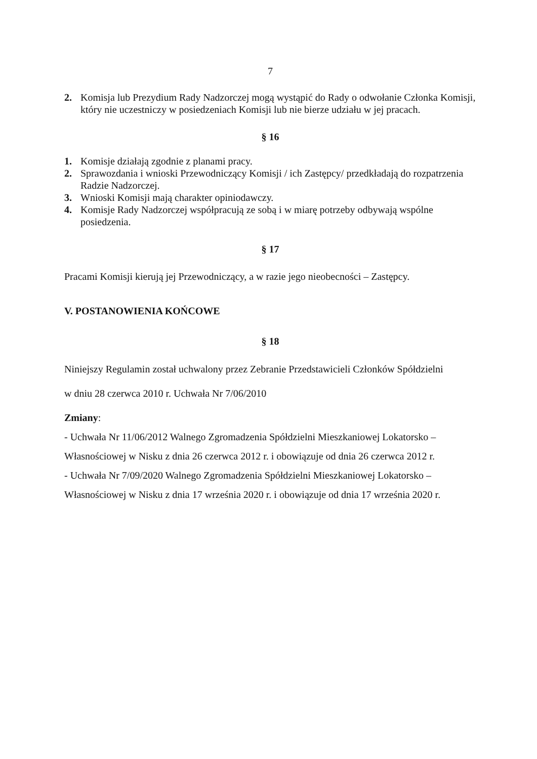7
2. Komisja lub Prezydium Rady Nadzorczej mogą wystąpić do Rady o odwołanie Członka Komisji, który nie uczestniczy w posiedzeniach Komisji lub nie bierze udziału w jej pracach.
§ 16
1. Komisje działają zgodnie z planami pracy.
2. Sprawozdania i wnioski Przewodniczący Komisji / ich Zastępcy/ przedkładają do rozpatrzenia Radzie Nadzorczej.
3. Wnioski Komisji mają charakter opiniodawczy.
4. Komisje Rady Nadzorczej współpracują ze sobą i w miarę potrzeby odbywają wspólne posiedzenia.
§ 17
Pracami Komisji kierują jej Przewodniczący, a w razie jego nieobecności – Zastępcy.
V. POSTANOWIENIA KOŃCOWE
§ 18
Niniejszy Regulamin został uchwalony przez Zebranie Przedstawicieli Członków Spółdzielni
w dniu 28 czerwca 2010 r. Uchwała Nr 7/06/2010
Zmiany:
- Uchwała Nr 11/06/2012 Walnego Zgromadzenia Spółdzielni Mieszkaniowej Lokatorsko – Własnościowej w Nisku z dnia 26 czerwca 2012 r. i obowiązuje od dnia 26 czerwca 2012 r.
- Uchwała Nr 7/09/2020 Walnego Zgromadzenia Spółdzielni Mieszkaniowej Lokatorsko – Własnościowej w Nisku z dnia 17 września 2020 r. i obowiązuje od dnia 17 września 2020 r.